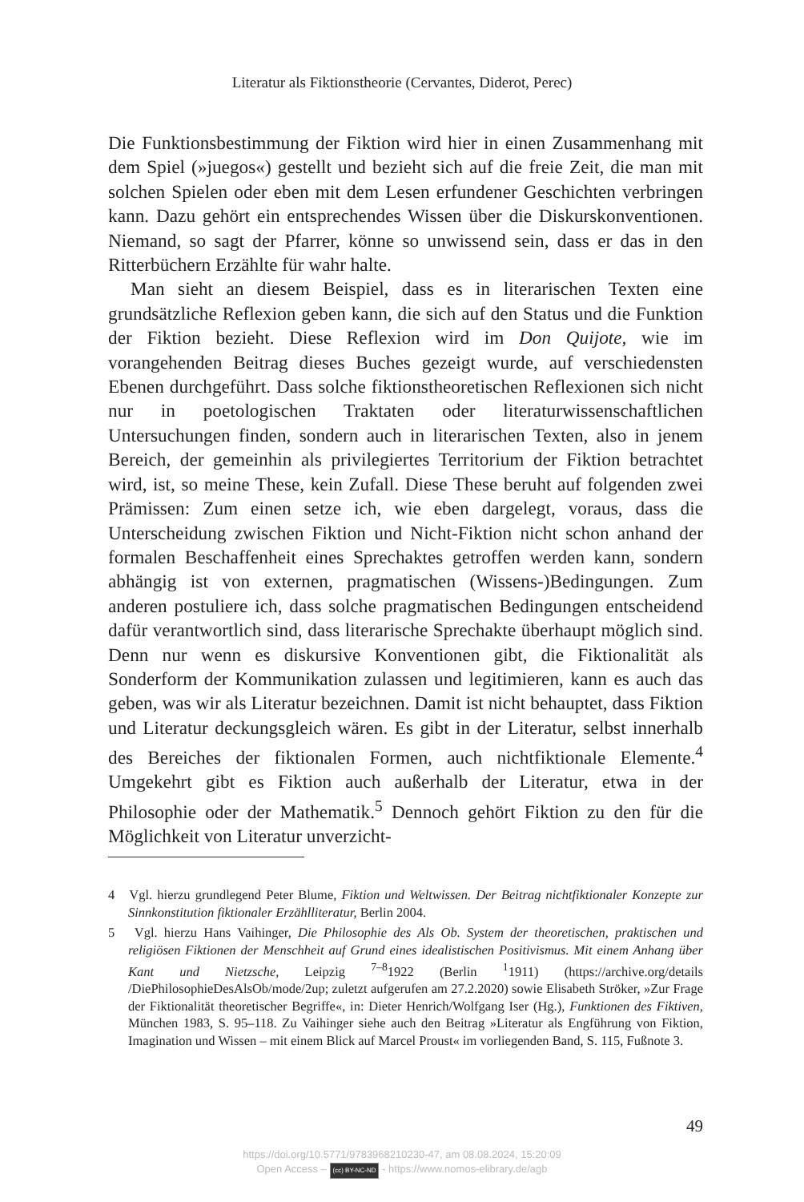Literatur als Fiktionstheorie (Cervantes, Diderot, Perec)
Die Funktionsbestimmung der Fiktion wird hier in einen Zusammenhang mit dem Spiel (»juegos«) gestellt und bezieht sich auf die freie Zeit, die man mit solchen Spielen oder eben mit dem Lesen erfundener Geschichten verbringen kann. Dazu gehört ein entsprechendes Wissen über die Diskurskonventionen. Niemand, so sagt der Pfarrer, könne so unwissend sein, dass er das in den Ritterbüchern Erzählte für wahr halte.
Man sieht an diesem Beispiel, dass es in literarischen Texten eine grundsätzliche Reflexion geben kann, die sich auf den Status und die Funktion der Fiktion bezieht. Diese Reflexion wird im Don Quijote, wie im vorangehenden Beitrag dieses Buches gezeigt wurde, auf verschiedensten Ebenen durchgeführt. Dass solche fiktionstheoretischen Reflexionen sich nicht nur in poetologischen Traktaten oder literaturwissenschaftlichen Untersuchungen finden, sondern auch in literarischen Texten, also in jenem Bereich, der gemeinhin als privilegiertes Territorium der Fiktion betrachtet wird, ist, so meine These, kein Zufall. Diese These beruht auf folgenden zwei Prämissen: Zum einen setze ich, wie eben dargelegt, voraus, dass die Unterscheidung zwischen Fiktion und Nicht-Fiktion nicht schon anhand der formalen Beschaffenheit eines Sprechaktes getroffen werden kann, sondern abhängig ist von externen, pragmatischen (Wissens-)Bedingungen. Zum anderen postuliere ich, dass solche pragmatischen Bedingungen entscheidend dafür verantwortlich sind, dass literarische Sprechakte überhaupt möglich sind. Denn nur wenn es diskursive Konventionen gibt, die Fiktionalität als Sonderform der Kommunikation zulassen und legitimieren, kann es auch das geben, was wir als Literatur bezeichnen. Damit ist nicht behauptet, dass Fiktion und Literatur deckungsgleich wären. Es gibt in der Literatur, selbst innerhalb des Bereiches der fiktionalen Formen, auch nichtfiktionale Elemente.<sup>4</sup> Umgekehrt gibt es Fiktion auch außerhalb der Literatur, etwa in der Philosophie oder der Mathematik.<sup>5</sup> Dennoch gehört Fiktion zu den für die Möglichkeit von Literatur unverzicht-
4 Vgl. hierzu grundlegend Peter Blume, Fiktion und Weltwissen. Der Beitrag nichtfiktionaler Konzepte zur Sinnkonstitution fiktionaler Erzählliteratur, Berlin 2004.
5 Vgl. hierzu Hans Vaihinger, Die Philosophie des Als Ob. System der theoretischen, praktischen und religiösen Fiktionen der Menschheit auf Grund eines idealistischen Positivismus. Mit einem Anhang über Kant und Nietzsche, Leipzig <sup>7–8</sup>1922 (Berlin <sup>1</sup>1911) (https://archive.org/details /DiePhilosophieDesAlsOb/mode/2up; zuletzt aufgerufen am 27.2.2020) sowie Elisabeth Ströker, »Zur Frage der Fiktionalität theoretischer Begriffe«, in: Dieter Henrich/Wolfgang Iser (Hg.), Funktionen des Fiktiven, München 1983, S. 95–118. Zu Vaihinger siehe auch den Beitrag »Literatur als Engführung von Fiktion, Imagination und Wissen – mit einem Blick auf Marcel Proust« im vorliegenden Band, S. 115, Fußnote 3.
49
https://doi.org/10.5771/9783968210230-47, am 08.08.2024, 15:20:09
Open Access – (cc) BY-NC-ND - https://www.nomos-elibrary.de/agb